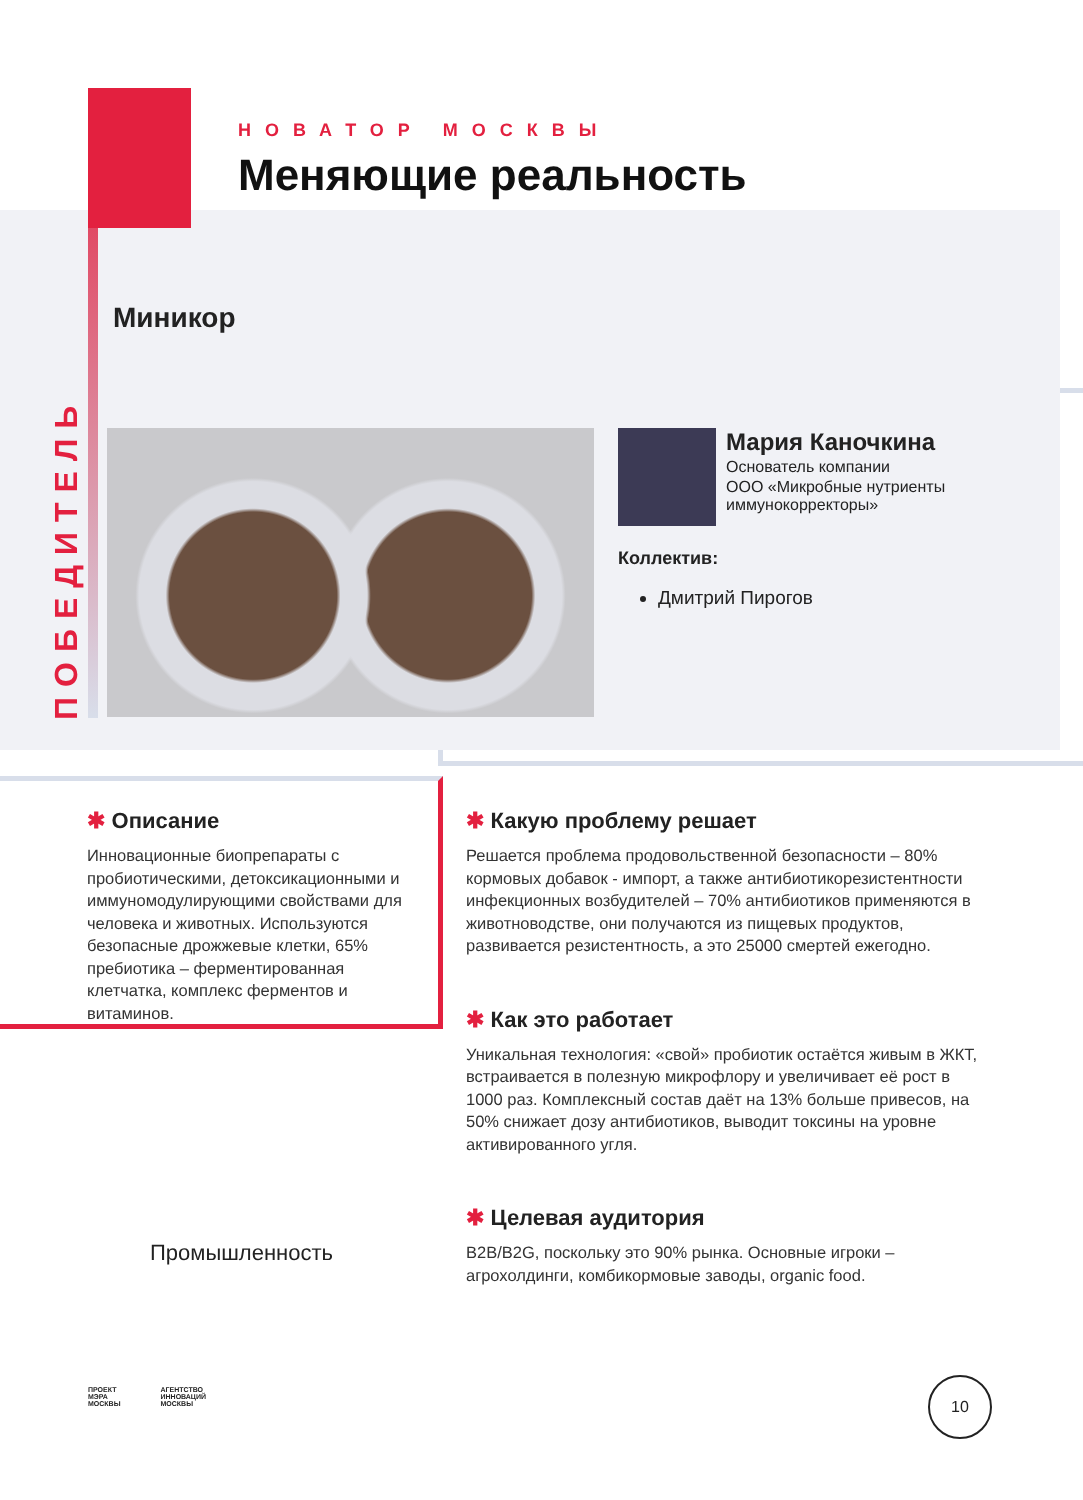НОВАТОР МОСКВЫ
Меняющие реальность
Миникор
ПОБЕДИТЕЛЬ
Мария Каночкина
Основатель компании
ООО «Микробные нутриенты иммунокорректоры»
Коллектив:
Дмитрий Пирогов
✱ Описание
Инновационные биопрепараты с пробиотическими, детоксикационными и иммуномодулирующими свойствами для человека и животных. Используются безопасные дрожжевые клетки, 65% пребиотика – ферментированная клетчатка, комплекс ферментов и витаминов.
✱ Какую проблему решает
Решается проблема продовольственной безопасности – 80% кормовых добавок - импорт, а также антибиотикорезистентности инфекционных возбудителей – 70% антибиотиков применяются в животноводстве, они получаются из пищевых продуктов, развивается резистентность, а это 25000 смертей ежегодно.
✱ Как это работает
Уникальная технология: «свой» пробиотик остаётся живым в ЖКТ, встраивается в полезную микрофлору и увеличивает её рост в 1000 раз. Комплексный состав даёт на 13% больше привесов, на 50% снижает дозу антибиотиков, выводит токсины на уровне активированного угля.
✱ Целевая аудитория
B2B/B2G, поскольку это 90% рынка. Основные игроки – агрохолдинги, комбикормовые заводы, organic food.
Промышленность
ПРОЕКТ
МЭРА
МОСКВЫ
АГЕНТСТВО
ИННОВАЦИЙ
МОСКВЫ
10